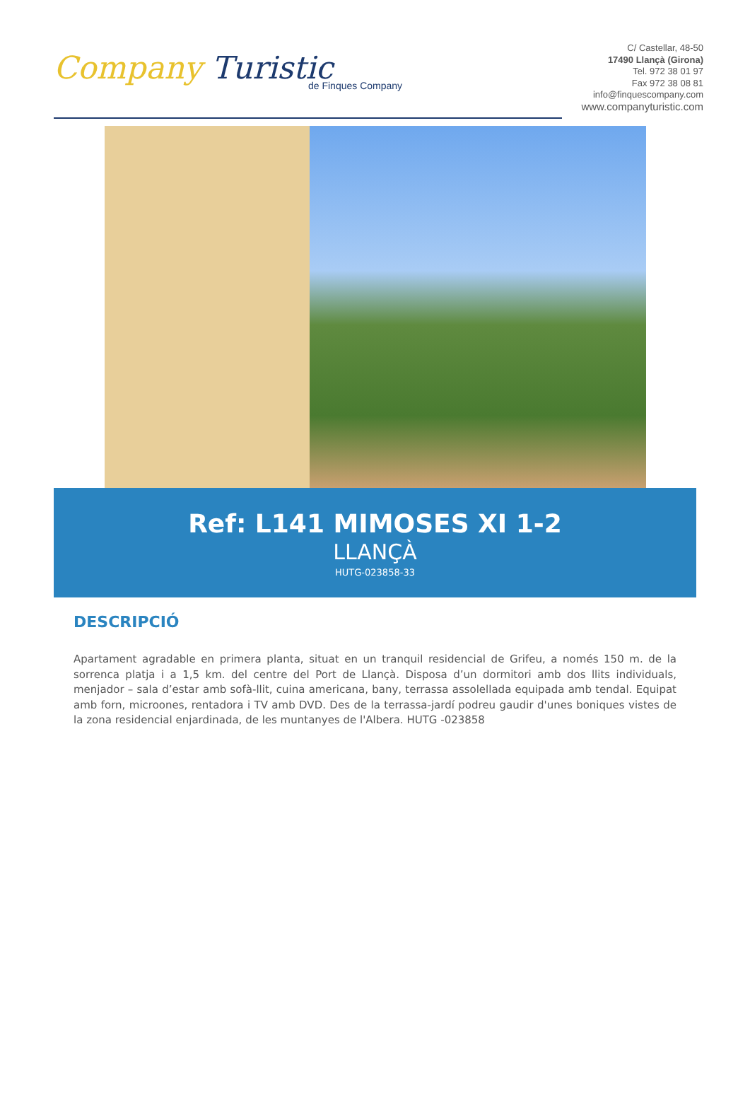Company Turistic
de Finques Company
C/ Castellar, 48-50
17490 Llançà (Girona)
Tel. 972 38 01 97
Fax 972 38 08 81
info@finquescompany.com
www.companyturistic.com
Ref: L141 MIMOSES XI 1-2
LLANÇÀ
HUTG-023858-33
DESCRIPCIÓ
Apartament agradable en primera planta, situat en un tranquil residencial de Grifeu, a només 150 m. de la sorrenca platja i a 1,5 km. del centre del Port de Llançà. Disposa d’un dormitori amb dos llits individuals, menjador – sala d’estar amb sofà-llit, cuina americana, bany, terrassa assolellada equipada amb tendal. Equipat amb forn, microones, rentadora i TV amb DVD. Des de la terrassa-jardí podreu gaudir d'unes boniques vistes de la zona residencial enjardinada, de les muntanyes de l'Albera. HUTG -023858